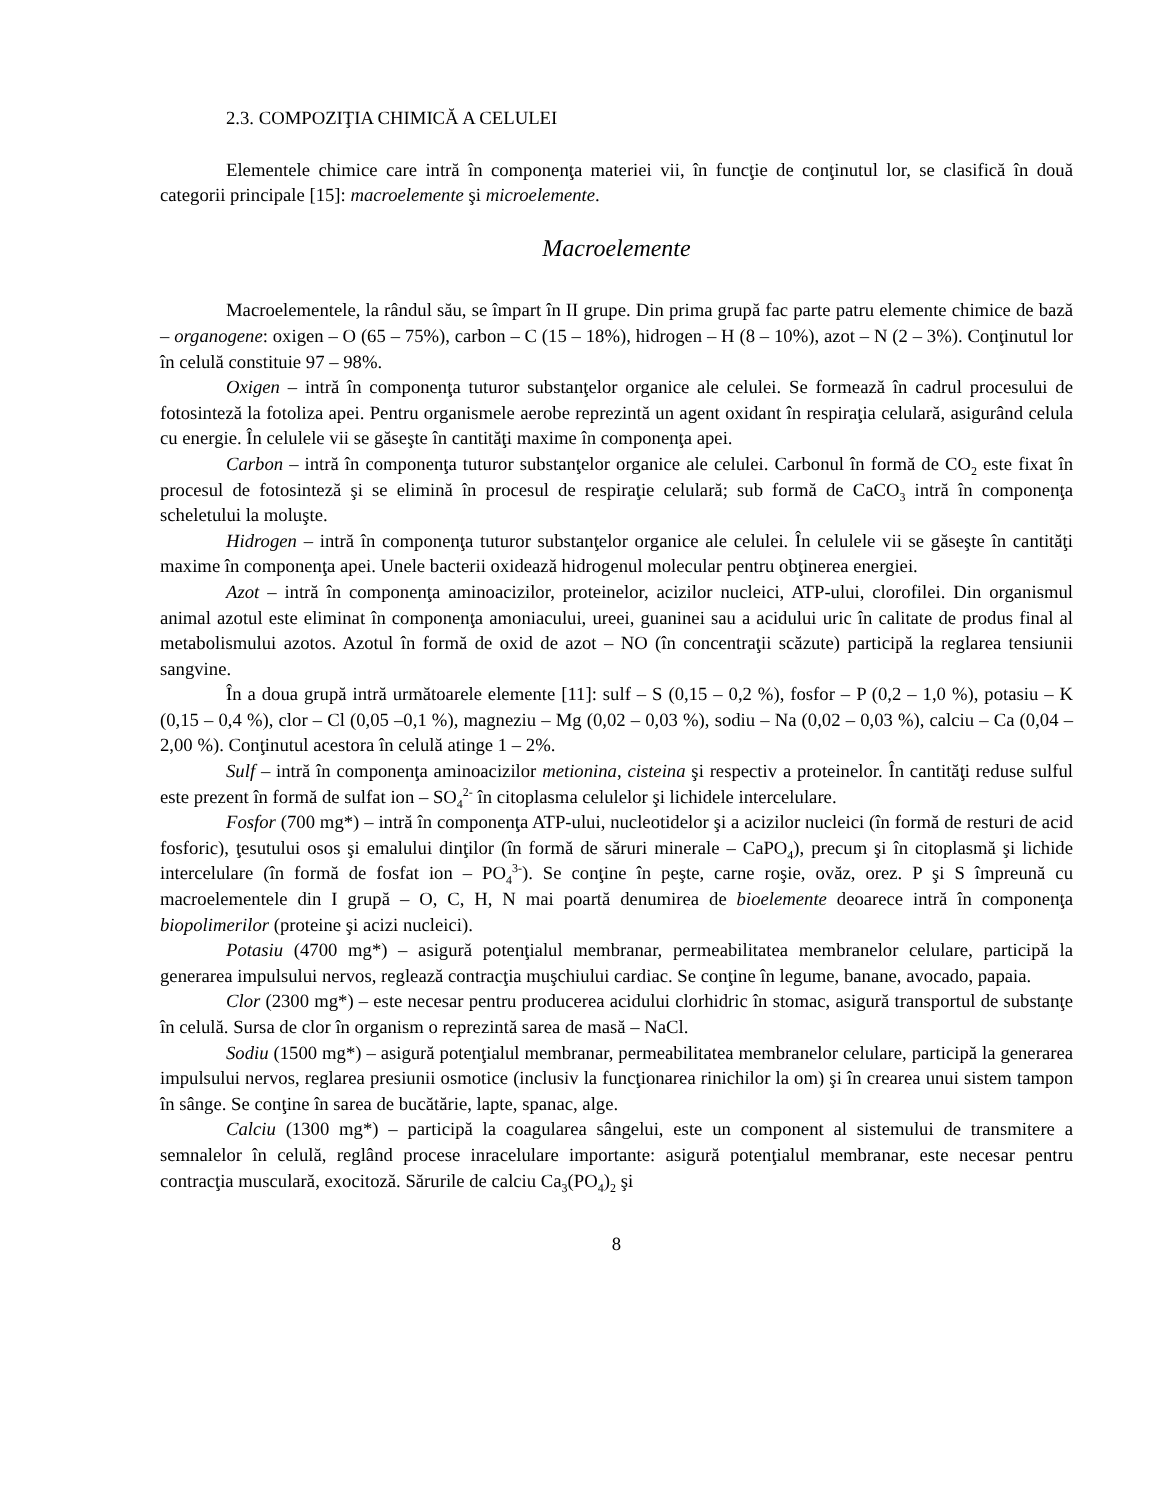2.3. COMPOZIŢIA CHIMICĂ A CELULEI
Elementele chimice care intră în componenţa materiei vii, în funcţie de conţinutul lor, se clasifică în două categorii principale [15]: macroelemente şi microelemente.
Macroelemente
Macroelementele, la rândul său, se împart în II grupe. Din prima grupă fac parte patru elemente chimice de bază – organogene: oxigen – O (65 – 75%), carbon – C (15 – 18%), hidrogen – H (8 – 10%), azot – N (2 – 3%). Conţinutul lor în celulă constituie 97 – 98%.
Oxigen – intră în componenţa tuturor substanţelor organice ale celulei. Se formează în cadrul procesului de fotosinteză la fotoliza apei. Pentru organismele aerobe reprezintă un agent oxidant în respiraţia celulară, asigurând celula cu energie. În celulele vii se găseşte în cantităţi maxime în componenţa apei.
Carbon – intră în componenţa tuturor substanţelor organice ale celulei. Carbonul în formă de CO<sub>2</sub> este fixat în procesul de fotosinteză şi se elimină în procesul de respiraţie celulară; sub formă de CaCO<sub>3</sub> intră în componenţa scheletului la moluşte.
Hidrogen – intră în componenţa tuturor substanţelor organice ale celulei. În celulele vii se găseşte în cantităţi maxime în componenţa apei. Unele bacterii oxidează hidrogenul molecular pentru obţinerea energiei.
Azot – intră în componenţa aminoacizilor, proteinelor, acizilor nucleici, ATP-ului, clorofilei. Din organismul animal azotul este eliminat în componenţa amoniacului, ureei, guaninei sau a acidului uric în calitate de produs final al metabolismului azotos. Azotul în formă de oxid de azot – NO (în concentraţii scăzute) participă la reglarea tensiunii sangvine.
În a doua grupă intră următoarele elemente [11]: sulf – S (0,15 – 0,2 %), fosfor – P (0,2 – 1,0 %), potasiu – K (0,15 – 0,4 %), clor – Cl (0,05 –0,1 %), magneziu – Mg (0,02 – 0,03 %), sodiu – Na (0,02 – 0,03 %), calciu – Ca (0,04 – 2,00 %). Conţinutul acestora în celulă atinge 1 – 2%.
Sulf – intră în componenţa aminoacizilor metionina, cisteina şi respectiv a proteinelor. În cantităţi reduse sulful este prezent în formă de sulfat ion – SO<sub>4</sub><sup>2-</sup> în citoplasma celulelor şi lichidele intercelulare.
Fosfor (700 mg*) – intră în componenţa ATP-ului, nucleotidelor şi a acizilor nucleici (în formă de resturi de acid fosforic), ţesutului osos şi emalului dinţilor (în formă de săruri minerale – CaPO<sub>4</sub>), precum şi în citoplasmă şi lichide intercelulare (în formă de fosfat ion – PO<sub>4</sub><sup>3-</sup>). Se conţine în peşte, carne roşie, ovăz, orez. P şi S împreună cu macroelementele din I grupă – O, C, H, N mai poartă denumirea de bioelemente deoarece intră în componenţa biopolimerilor (proteine şi acizi nucleici).
Potasiu (4700 mg*) – asigură potenţialul membranar, permeabilitatea membranelor celulare, participă la generarea impulsului nervos, reglează contracţia muşchiului cardiac. Se conţine în legume, banane, avocado, papaia.
Clor (2300 mg*) – este necesar pentru producerea acidului clorhidric în stomac, asigură transportul de substanţe în celulă. Sursa de clor în organism o reprezintă sarea de masă – NaCl.
Sodiu (1500 mg*) – asigură potenţialul membranar, permeabilitatea membranelor celulare, participă la generarea impulsului nervos, reglarea presiunii osmotice (inclusiv la funcţionarea rinichilor la om) şi în crearea unui sistem tampon în sânge. Se conţine în sarea de bucătărie, lapte, spanac, alge.
Calciu (1300 mg*) – participă la coagularea sângelui, este un component al sistemului de transmitere a semnalelor în celulă, reglând procese inracelulare importante: asigură potenţialul membranar, este necesar pentru contracţia musculară, exocitoză. Sărurile de calciu Ca<sub>3</sub>(PO<sub>4</sub>)<sub>2</sub> şi
8